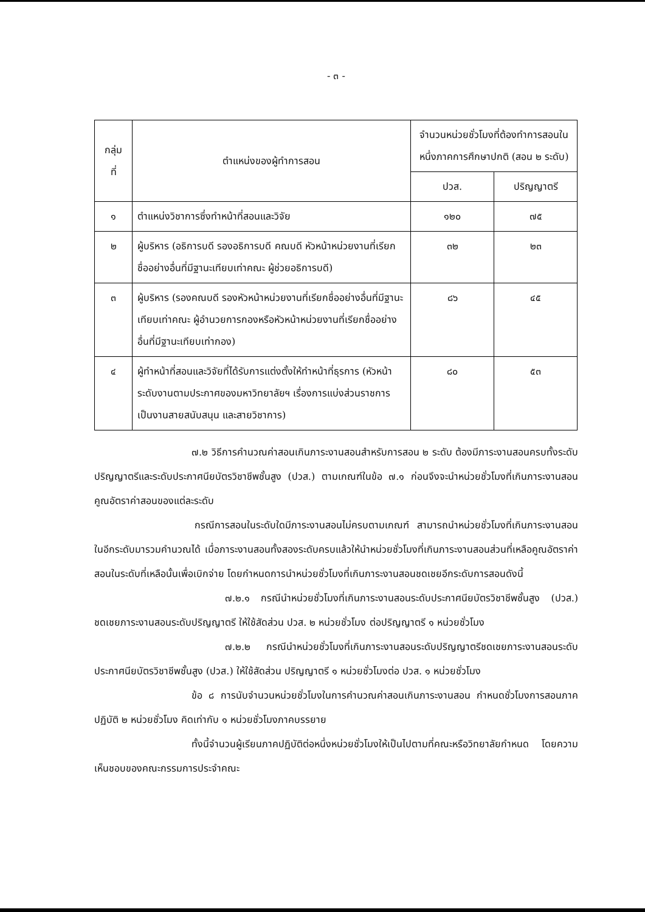- ๓ -
| กลุ่ม ที่ | ตำแหน่งของผู้ทำการสอน | จำนวนหน่วยชั่วโมงที่ต้องทำการสอนในหนึ่งภาคการศึกษาปกติ (สอน ๒ ระดับ) | |
| --- | --- | --- | --- |
| | | ปวส. | ปริญญาตรี |
| ๑ | ตำแหน่งวิชาการซึ่งทำหน้าที่สอนและวิจัย | ๑๒๐ | ๗๕ |
| ๒ | ผู้บริหาร (อธิการบดี รองอธิการบดี คณบดี หัวหน้าหน่วยงานที่เรียกชื่ออย่างอื่นที่มีฐานะเทียบเท่าคณะ ผู้ช่วยอธิการบดี) | ๓๒ | ๒๓ |
| ๓ | ผู้บริหาร (รองคณบดี รองหัวหน้าหน่วยงานที่เรียกชื่ออย่างอื่นที่มีฐานะเทียบเท่าคณะ ผู้อำนวยการกองหรือหัวหน้าหน่วยงานที่เรียกชื่ออย่างอื่นที่มีฐานะเทียบเท่ากอง) | ๘๖ | ๔๕ |
| ๔ | ผู้ทำหน้าที่สอนและวิจัยที่ได้รับการแต่งตั้งให้ทำหน้าที่ธุรการ (หัวหน้าระดับงานตามประกาศของมหาวิทยาลัยฯ เรื่องการแบ่งส่วนราชการเป็นงานสายสนับสนุน และสายวิชาการ) | ๘๐ | ๕๓ |
๗.๒ วิธีการคำนวณค่าสอนเกินภาระงานสอนสำหรับการสอน ๒ ระดับ ต้องมีภาระงานสอนครบทั้งระดับปริญญาตรีและระดับประกาศนียบัตรวิชาชีพชั้นสูง (ปวส.) ตามเกณฑ์ในข้อ ๗.๑ ก่อนจึงจะนำหน่วยชั่วโมงที่เกินภาระงานสอนคูณอัตราค่าสอนของแต่ละระดับ
กรณีการสอนในระดับใดมีภาระงานสอนไม่ครบตามเกณฑ์ สามารถนำหน่วยชั่วโมงที่เกินภาระงานสอนในอีกระดับมารวมคำนวณได้ เมื่อภาระงานสอนทั้งสองระดับครบแล้วให้นำหน่วยชั่วโมงที่เกินภาระงานสอนส่วนที่เหลือคูณอัตราค่าสอนในระดับที่เหลือนั้นเพื่อเบิกจ่าย โดยกำหนดการนำหน่วยชั่วโมงที่เกินภาระงานสอนชดเชยอีกระดับการสอนดังนี้
๗.๒.๑ กรณีนำหน่วยชั่วโมงที่เกินภาระงานสอนระดับประกาศนียบัตรวิชาชีพชั้นสูง (ปวส.) ชดเชยภาระงานสอนระดับปริญญาตรี ให้ใช้สัดส่วน ปวส. ๒ หน่วยชั่วโมง ต่อปริญญาตรี ๑ หน่วยชั่วโมง
๗.๒.๒ กรณีนำหน่วยชั่วโมงที่เกินภาระงานสอนระดับปริญญาตรีชดเชยภาระงานสอนระดับประกาศนียบัตรวิชาชีพชั้นสูง (ปวส.) ให้ใช้สัดส่วน ปริญญาตรี ๑ หน่วยชั่วโมงต่อ ปวส. ๑ หน่วยชั่วโมง
ข้อ ๘ การนับจำนวนหน่วยชั่วโมงในการคำนวณค่าสอนเกินภาระงานสอน กำหนดชั่วโมงการสอนภาคปฏิบัติ ๒ หน่วยชั่วโมง คิดเท่ากับ ๑ หน่วยชั่วโมงภาคบรรยาย
ทั้งนี้จำนวนผู้เรียนภาคปฏิบัติต่อหนึ่งหน่วยชั่วโมงให้เป็นไปตามที่คณะหรือวิทยาลัยกำหนด โดยความเห็นชอบของคณะกรรมการประจำคณะ